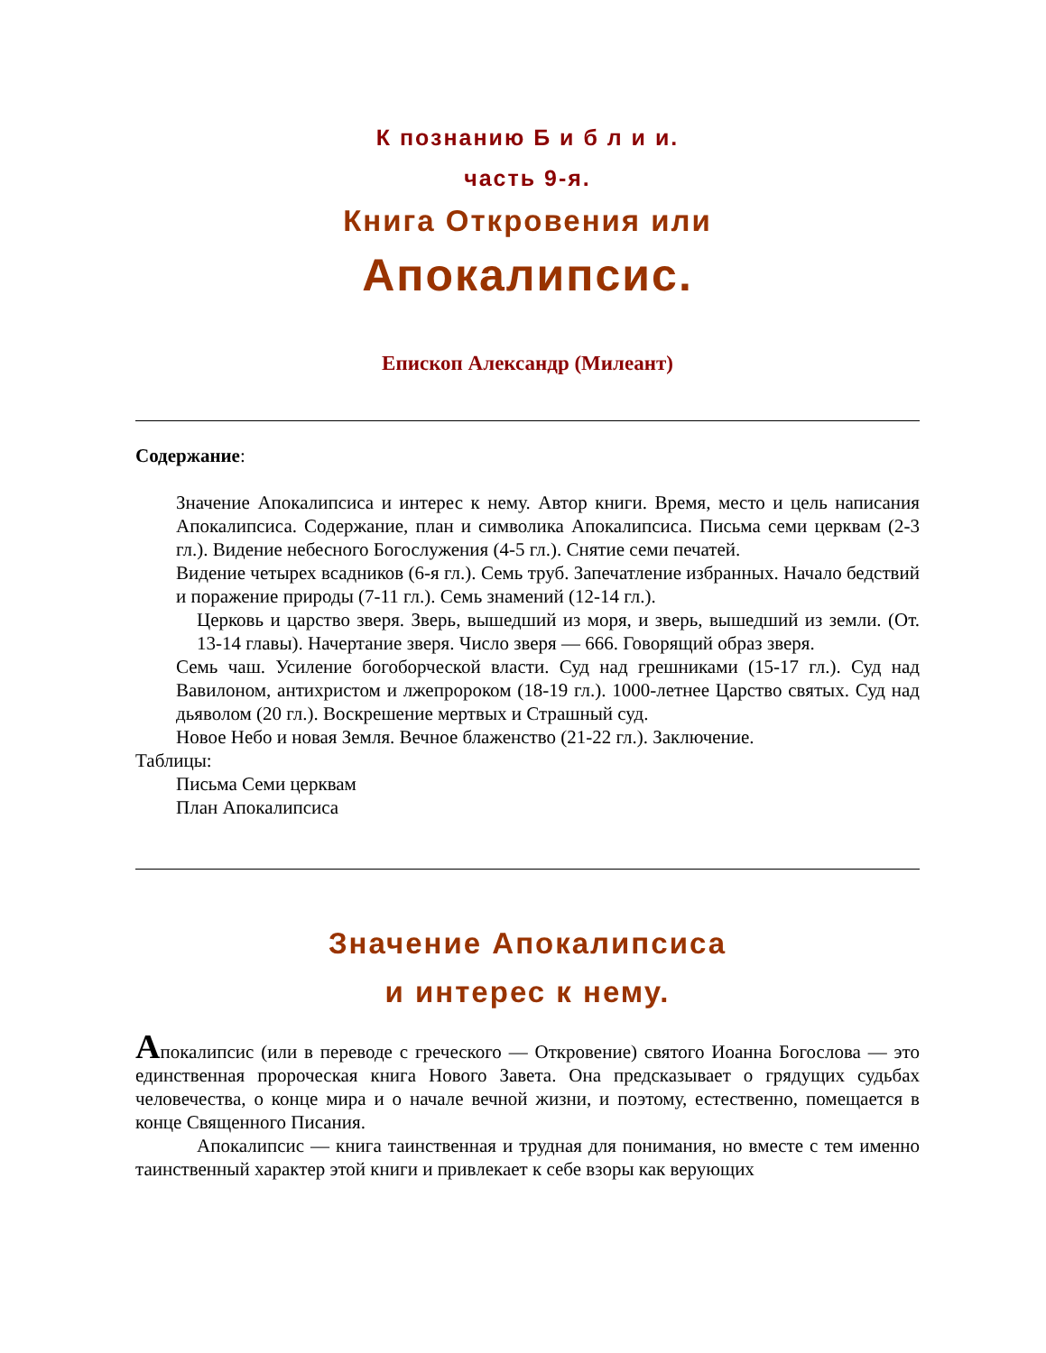К познанию Б и б л и и.
часть 9-я.
Книга Откровения или
Апокалипсис.
Епископ Александр (Милеант)
Содержание:
Значение Апокалипсиса и интерес к нему. Автор книги. Время, место и цель написания Апокалипсиса. Содержание, план и символика Апокалипсиса. Письма семи церквам (2-3 гл.). Видение небесного Богослужения (4-5 гл.). Снятие семи печатей.
Видение четырех всадников (6-я гл.). Семь труб. Запечатление избранных. Начало бедствий и поражение природы (7-11 гл.). Семь знамений (12-14 гл.).
Церковь и царство зверя. Зверь, вышедший из моря, и зверь, вышедший из земли. (От. 13-14 главы). Начертание зверя. Число зверя — 666. Говорящий образ зверя.
Семь чаш. Усиление богоборческой власти. Суд над грешниками (15-17 гл.). Суд над Вавилоном, антихристом и лжепророком (18-19 гл.). 1000-летнее Царство святых. Суд над дьяволом (20 гл.). Воскрешение мертвых и Страшный суд.
Новое Небо и новая Земля. Вечное блаженство (21-22 гл.). Заключение.
Таблицы:
Письма Семи церквам
План Апокалипсиса
Значение Апокалипсиса
и интерес к нему.
Апокалипсис (или в переводе с греческого — Откровение) святого Иоанна Богослова — это единственная пророческая книга Нового Завета. Она предсказывает о грядущих судьбах человечества, о конце мира и о начале вечной жизни, и поэтому, естественно, помещается в конце Священного Писания.
Апокалипсис — книга таинственная и трудная для понимания, но вместе с тем именно таинственный характер этой книги и привлекает к себе взоры как верующих